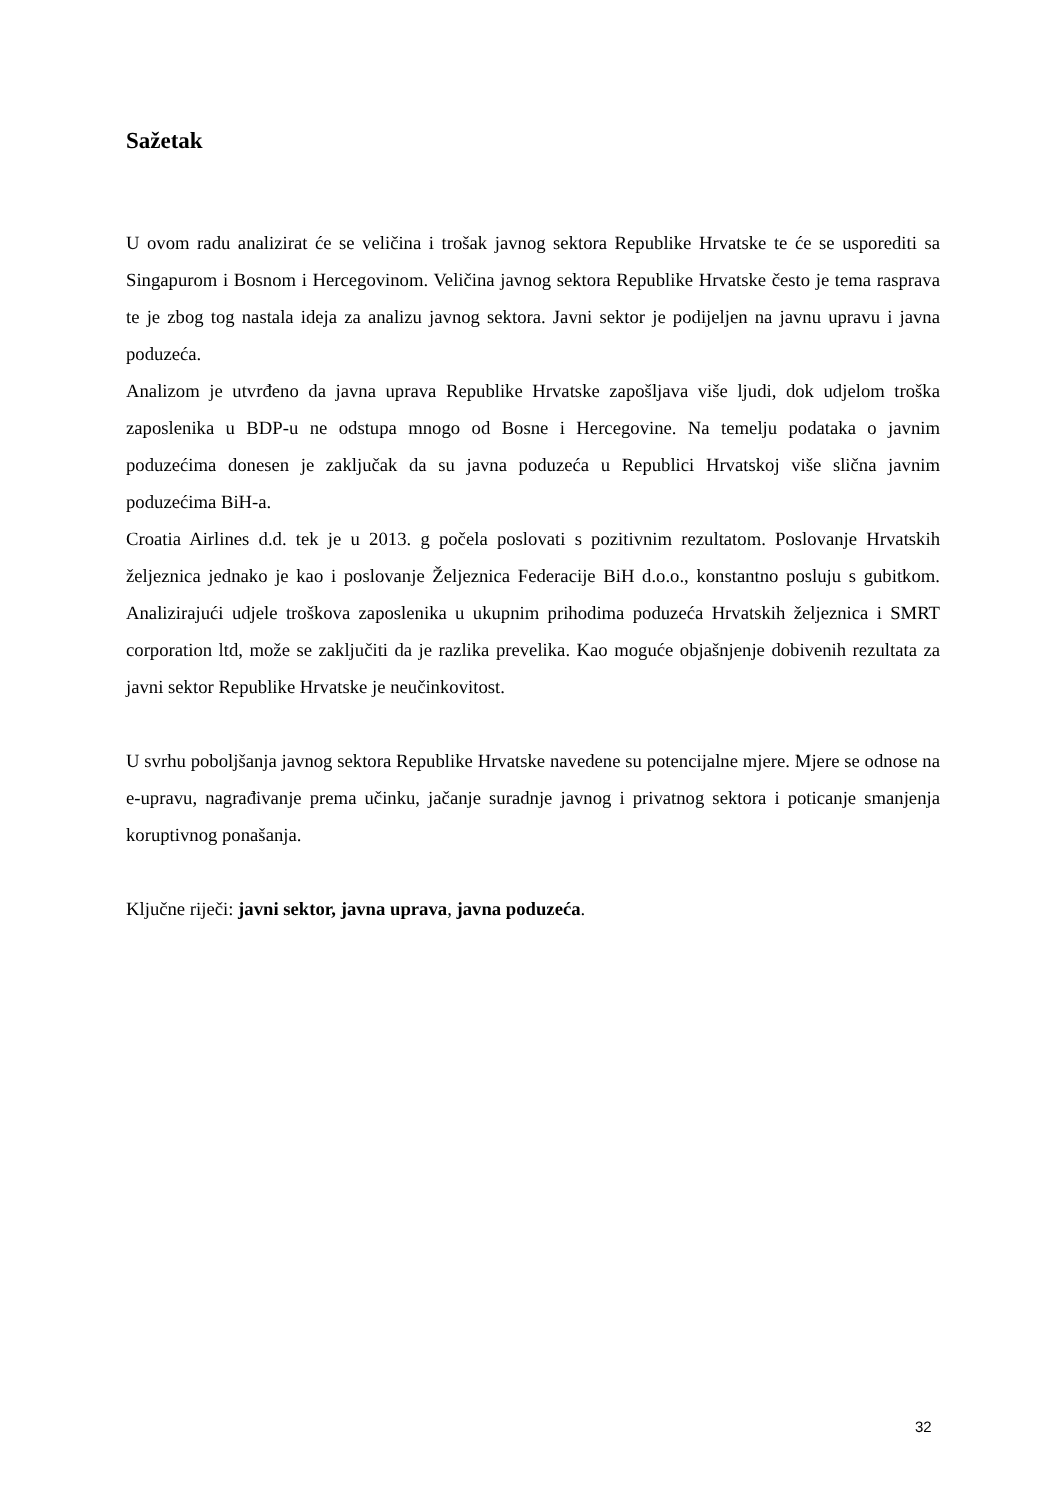Sažetak
U ovom radu analizirat će se veličina i trošak javnog sektora Republike Hrvatske te će se usporediti sa Singapurom i Bosnom i Hercegovinom. Veličina javnog sektora Republike Hrvatske često je tema rasprava te je zbog tog nastala ideja za analizu javnog sektora. Javni sektor je podijeljen na javnu upravu i javna poduzeća.
Analizom je utvrđeno da javna uprava Republike Hrvatske zapošljava više ljudi, dok udjelom troška zaposlenika u BDP-u ne odstupa mnogo od Bosne i Hercegovine. Na temelju podataka o javnim poduzećima donesen je zaključak da su javna poduzeća u Republici Hrvatskoj više slična javnim poduzećima BiH-a.
Croatia Airlines d.d. tek je u 2013. g počela poslovati s pozitivnim rezultatom. Poslovanje Hrvatskih željeznica jednako je kao i poslovanje Željeznica Federacije BiH d.o.o., konstantno posluju s gubitkom. Analizirajući udjele troškova zaposlenika u ukupnim prihodima poduzeća Hrvatskih željeznica i SMRT corporation ltd, može se zaključiti da je razlika prevelika. Kao moguće objašnjenje dobivenih rezultata za javni sektor Republike Hrvatske je neučinkovitost.
U svrhu poboljšanja javnog sektora Republike Hrvatske navedene su potencijalne mjere. Mjere se odnose na e-upravu, nagrađivanje prema učinku, jačanje suradnje javnog i privatnog sektora i poticanje smanjenja koruptivnog ponašanja.
Ključne riječi: javni sektor, javna uprava, javna poduzeća.
32